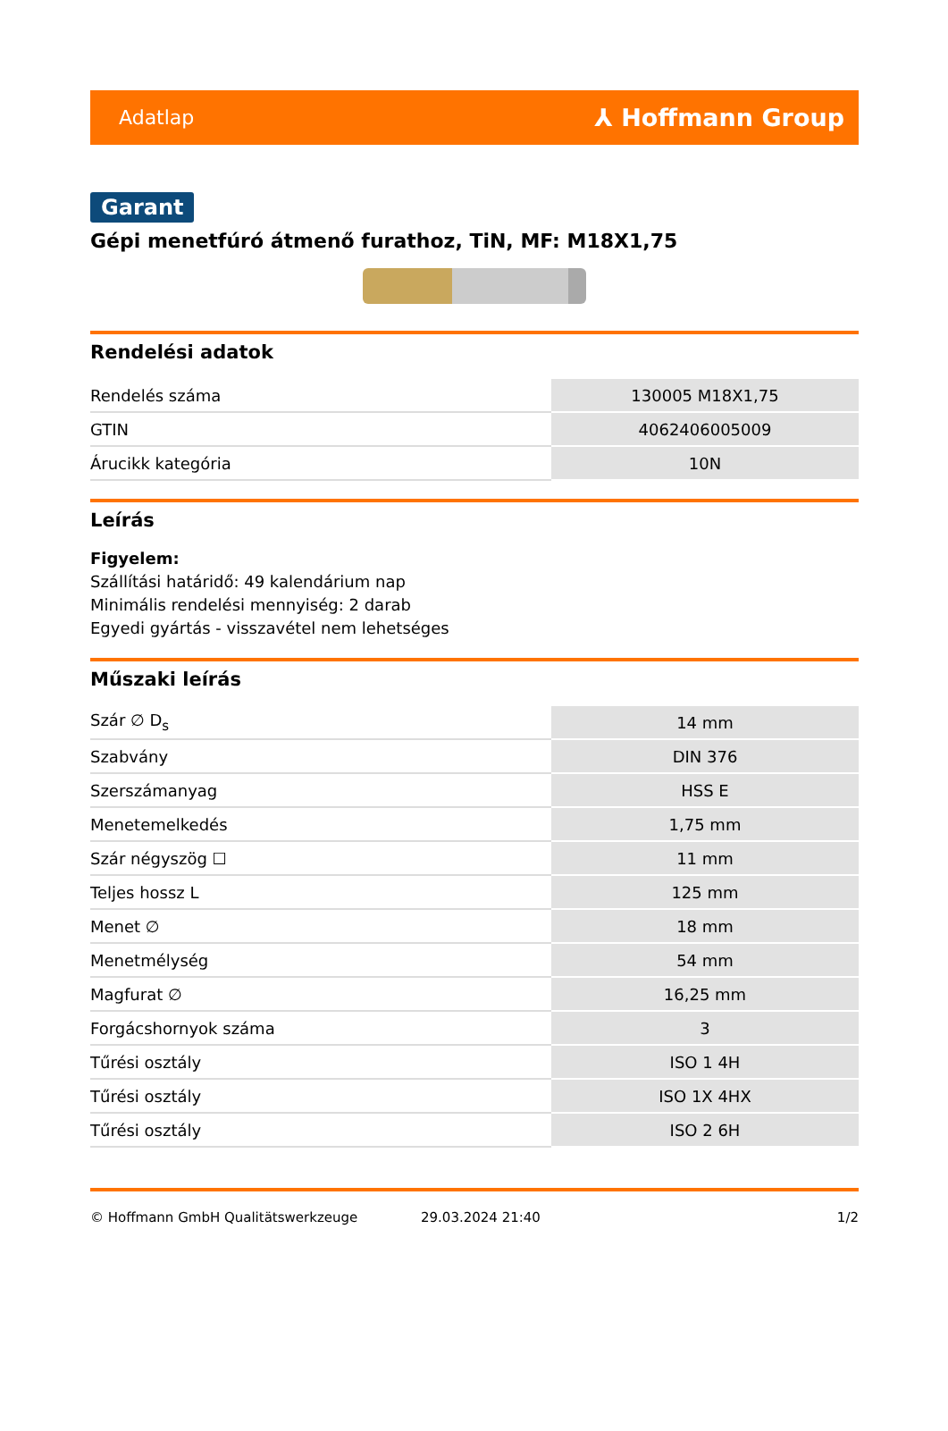Adatlap ⅄ Hoffmann Group
Garant
Gépi menetfúró átmenő furathoz, TiN, MF: M18X1,75
Rendelési adatok
| Rendelés száma | 130005 M18X1,75 |
| GTIN | 4062406005009 |
| Árucikk kategória | 10N |
Leírás
Figyelem:
Szállítási határidő: 49 kalendárium nap
Minimális rendelési mennyiség: 2 darab
Egyedi gyártás - visszavétel nem lehetséges
Műszaki leírás
| Szár ∅ D<sub>s</sub> | 14 mm |
| Szabvány | DIN 376 |
| Szerszámanyag | HSS E |
| Menetemelkedés | 1,75 mm |
| Szár négyszög ☐ | 11 mm |
| Teljes hossz L | 125 mm |
| Menet ∅ | 18 mm |
| Menetmélység | 54 mm |
| Magfurat ∅ | 16,25 mm |
| Forgácshornyok száma | 3 |
| Tűrési osztály | ISO 1 4H |
| Tűrési osztály | ISO 1X 4HX |
| Tűrési osztály | ISO 2 6H |
© Hoffmann GmbH Qualitätswerkzeuge 29.03.2024 21:40 1/2